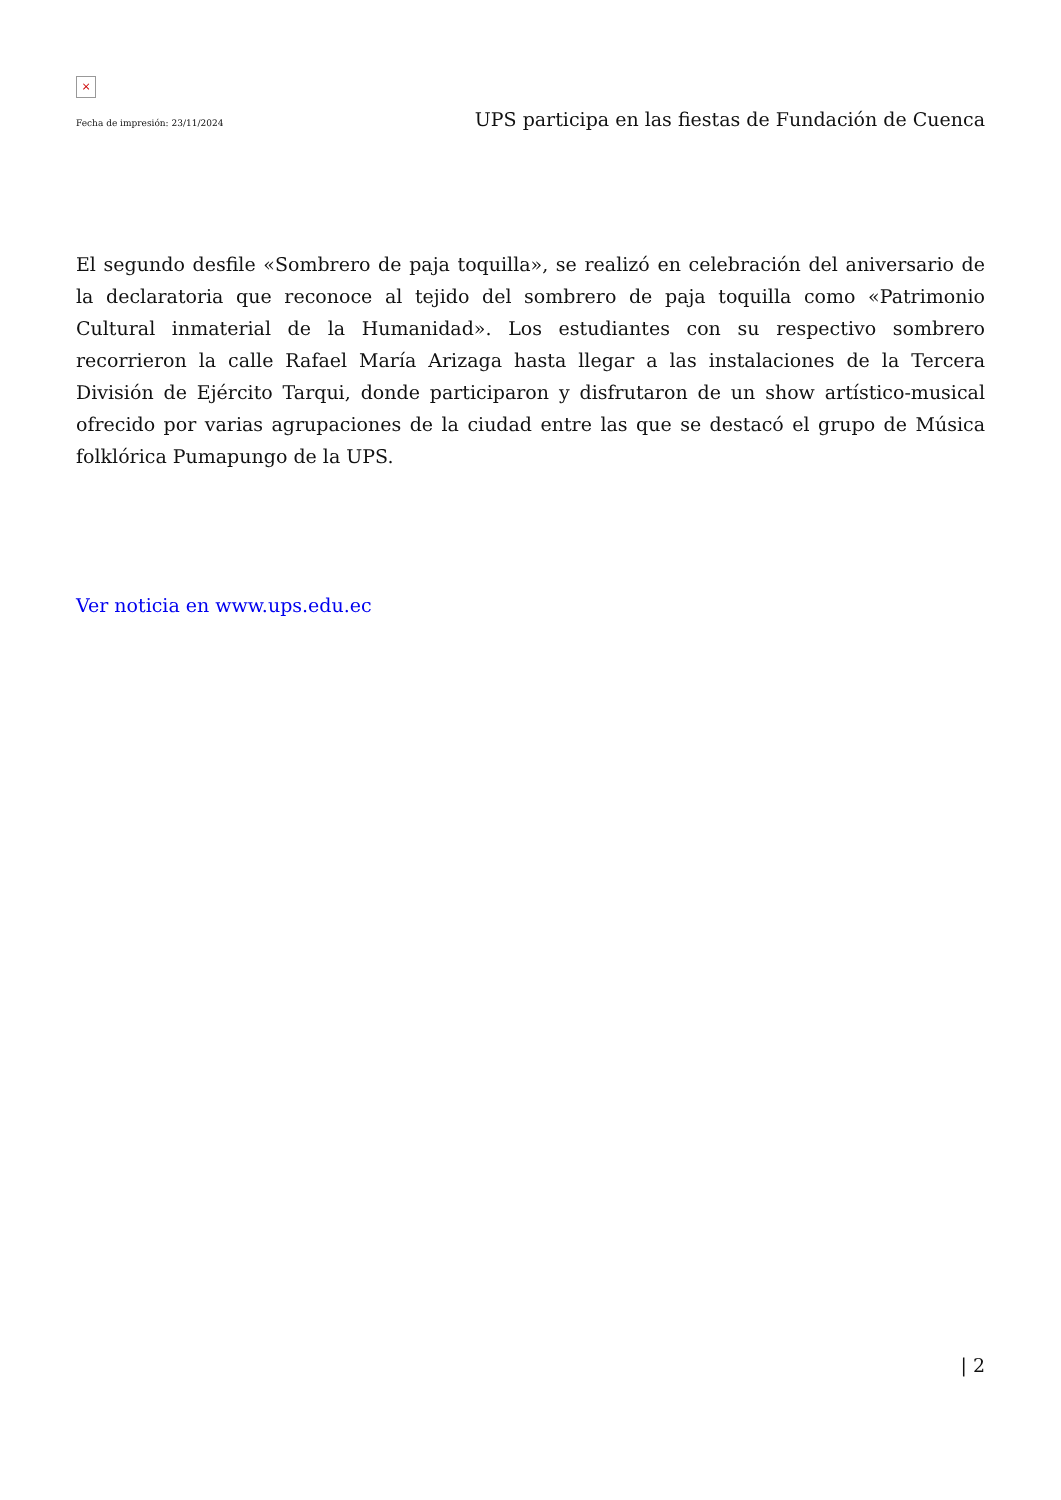×
Fecha de impresión: 23/11/2024 UPS participa en las fiestas de Fundación de Cuenca
El segundo desfile «Sombrero de paja toquilla», se realizó en celebración del aniversario de la declaratoria que reconoce al tejido del sombrero de paja toquilla como «Patrimonio Cultural inmaterial de la Humanidad». Los estudiantes con su respectivo sombrero recorrieron la calle Rafael María Arizaga hasta llegar a las instalaciones de la Tercera División de Ejército Tarqui, donde participaron y disfrutaron de un show artístico-musical ofrecido por varias agrupaciones de la ciudad entre las que se destacó el grupo de Música folklórica Pumapungo de la UPS.
Ver noticia en www.ups.edu.ec
| 2